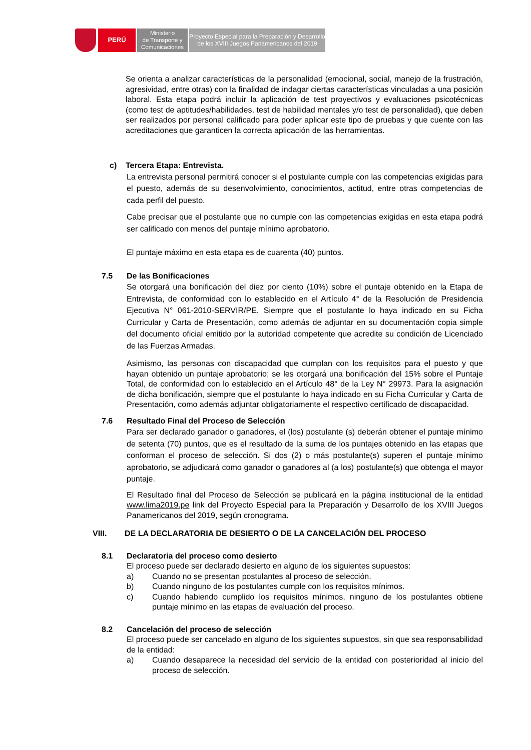PERÚ
Ministerio
de Transporte y
Comunicaciones
Proyecto Especial para la Preparación y Desarrollo
de los XVIII Juegos Panamericanos del 2019
Se orienta a analizar características de la personalidad (emocional, social, manejo de la frustración, agresividad, entre otras) con la finalidad de indagar ciertas características vinculadas a una posición laboral. Esta etapa podrá incluir la aplicación de test proyectivos y evaluaciones psicotécnicas (como test de aptitudes/habilidades, test de habilidad mentales y/o test de personalidad), que deben ser realizados por personal calificado para poder aplicar este tipo de pruebas y que cuente con las acreditaciones que garanticen la correcta aplicación de las herramientas.
c) Tercera Etapa: Entrevista.
La entrevista personal permitirá conocer si el postulante cumple con las competencias exigidas para el puesto, además de su desenvolvimiento, conocimientos, actitud, entre otras competencias de cada perfil del puesto.
Cabe precisar que el postulante que no cumple con las competencias exigidas en esta etapa podrá ser calificado con menos del puntaje mínimo aprobatorio.
El puntaje máximo en esta etapa es de cuarenta (40) puntos.
7.5 De las Bonificaciones
Se otorgará una bonificación del diez por ciento (10%) sobre el puntaje obtenido en la Etapa de Entrevista, de conformidad con lo establecido en el Artículo 4° de la Resolución de Presidencia Ejecutiva N° 061-2010-SERVIR/PE. Siempre que el postulante lo haya indicado en su Ficha Curricular y Carta de Presentación, como además de adjuntar en su documentación copia simple del documento oficial emitido por la autoridad competente que acredite su condición de Licenciado de las Fuerzas Armadas.
Asimismo, las personas con discapacidad que cumplan con los requisitos para el puesto y que hayan obtenido un puntaje aprobatorio; se les otorgará una bonificación del 15% sobre el Puntaje Total, de conformidad con lo establecido en el Artículo 48° de la Ley N° 29973. Para la asignación de dicha bonificación, siempre que el postulante lo haya indicado en su Ficha Curricular y Carta de Presentación, como además adjuntar obligatoriamente el respectivo certificado de discapacidad.
7.6 Resultado Final del Proceso de Selección
Para ser declarado ganador o ganadores, el (los) postulante (s) deberán obtener el puntaje mínimo de setenta (70) puntos, que es el resultado de la suma de los puntajes obtenido en las etapas que conforman el proceso de selección. Si dos (2) o más postulante(s) superen el puntaje mínimo aprobatorio, se adjudicará como ganador o ganadores al (a los) postulante(s) que obtenga el mayor puntaje.
El Resultado final del Proceso de Selección se publicará en la página institucional de la entidad www.lima2019.pe link del Proyecto Especial para la Preparación y Desarrollo de los XVIII Juegos Panamericanos del 2019, según cronograma.
VIII. DE LA DECLARATORIA DE DESIERTO O DE LA CANCELACIÓN DEL PROCESO
8.1 Declaratoria del proceso como desierto
El proceso puede ser declarado desierto en alguno de los siguientes supuestos:
a) Cuando no se presentan postulantes al proceso de selección.
b) Cuando ninguno de los postulantes cumple con los requisitos mínimos.
c) Cuando habiendo cumplido los requisitos mínimos, ninguno de los postulantes obtiene puntaje mínimo en las etapas de evaluación del proceso.
8.2 Cancelación del proceso de selección
El proceso puede ser cancelado en alguno de los siguientes supuestos, sin que sea responsabilidad de la entidad:
a) Cuando desaparece la necesidad del servicio de la entidad con posterioridad al inicio del proceso de selección.